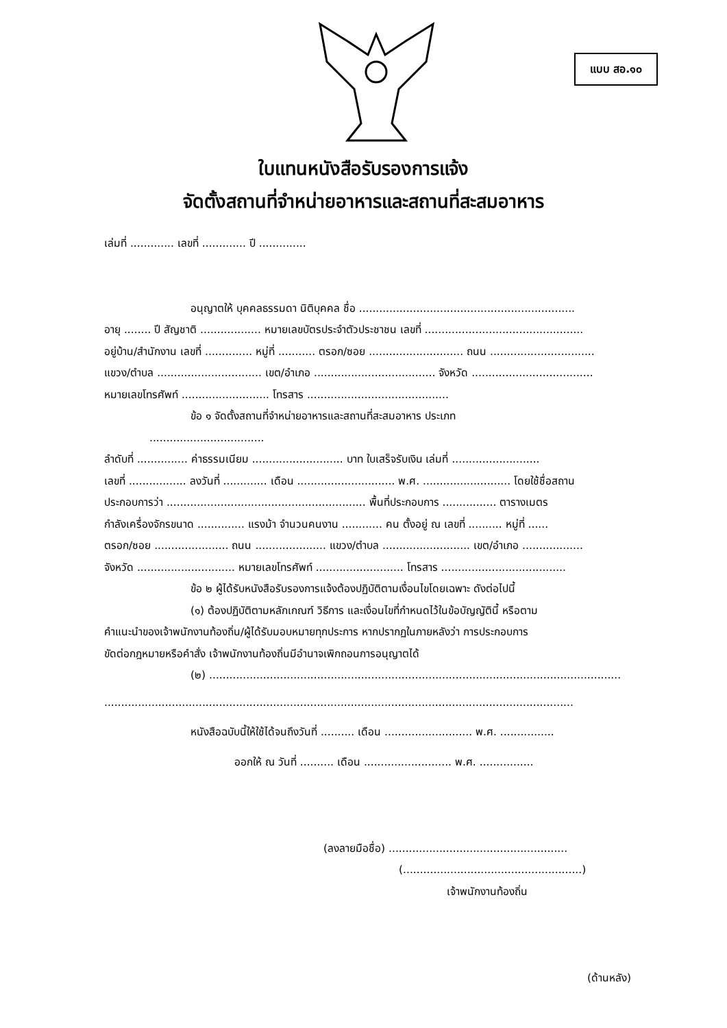แบบ สอ.๑๐
ใบแทนหนังสือรับรองการแจ้ง
จัดตั้งสถานที่จำหน่ายอาหารและสถานที่สะสมอาหาร
เล่มที่ ............. เลขที่ ............. ปี ..............
อนุญาตให้ บุคคลธรรมดา นิติบุคคล ชื่อ ................................................................
อายุ ........ ปี สัญชาติ .................. หมายเลขบัตรประจำตัวประชาชน เลขที่ ...............................................
อยู่บ้าน/สำนักงาน เลขที่ .............. หมู่ที่ ........... ตรอก/ซอย ............................ ถนน ...............................
แขวง/ตำบล ............................... เขต/อำเภอ .................................... จังหวัด ....................................
หมายเลขโทรศัพท์ .......................... โทรสาร ..........................................
ข้อ ๑ จัดตั้งสถานที่จำหน่ายอาหารและสถานที่สะสมอาหาร ประเภท
..................................
ลำดับที่ ............... ค่าธรรมเนียม ........................... บาท ใบเสร็จรับเงิน เล่มที่ ..........................
เลขที่ ................. ลงวันที่ ............. เดือน ............................. พ.ศ. .......................... โดยใช้ชื่อสถาน
ประกอบการว่า ........................................................... พื้นที่ประกอบการ ................ ตารางเมตร
กำลังเครื่องจักรขนาด .............. แรงม้า จำนวนคนงาน ............ คน ตั้งอยู่ ณ เลขที่ .......... หมู่ที่ ......
ตรอก/ซอย ...................... ถนน ..................... แขวง/ตำบล .......................... เขต/อำเภอ ..................
จังหวัด ............................. หมายเลขโทรศัพท์ .......................... โทรสาร .....................................
ข้อ ๒ ผู้ได้รับหนังสือรับรองการแจ้งต้องปฏิบัติตามเงื่อนไขโดยเฉพาะ ดังต่อไปนี้
(๑) ต้องปฏิบัติตามหลักเกณฑ์ วิธีการ และเงื่อนไขที่กำหนดไว้ในข้อบัญญัตินี้ หรือตาม
คำแนะนำของเจ้าพนักงานท้องถิ่น/ผู้ได้รับมอบหมายทุกประการ หากปรากฏในภายหลังว่า การประกอบการ
ขัดต่อกฎหมายหรือคำสั่ง เจ้าพนักงานท้องถิ่นมีอำนาจเพิกถอนการอนุญาตได้
(๒) ..........................................................................................................................
...........................................................................................................................................
หนังสือฉบับนี้ให้ใช้ได้จนถึงวันที่ .......... เดือน .......................... พ.ศ. ................
ออกให้ ณ วันที่ .......... เดือน .......................... พ.ศ. ................
(ลงลายมือชื่อ) .....................................................
(.....................................................)
เจ้าพนักงานท้องถิ่น
(ด้านหลัง)